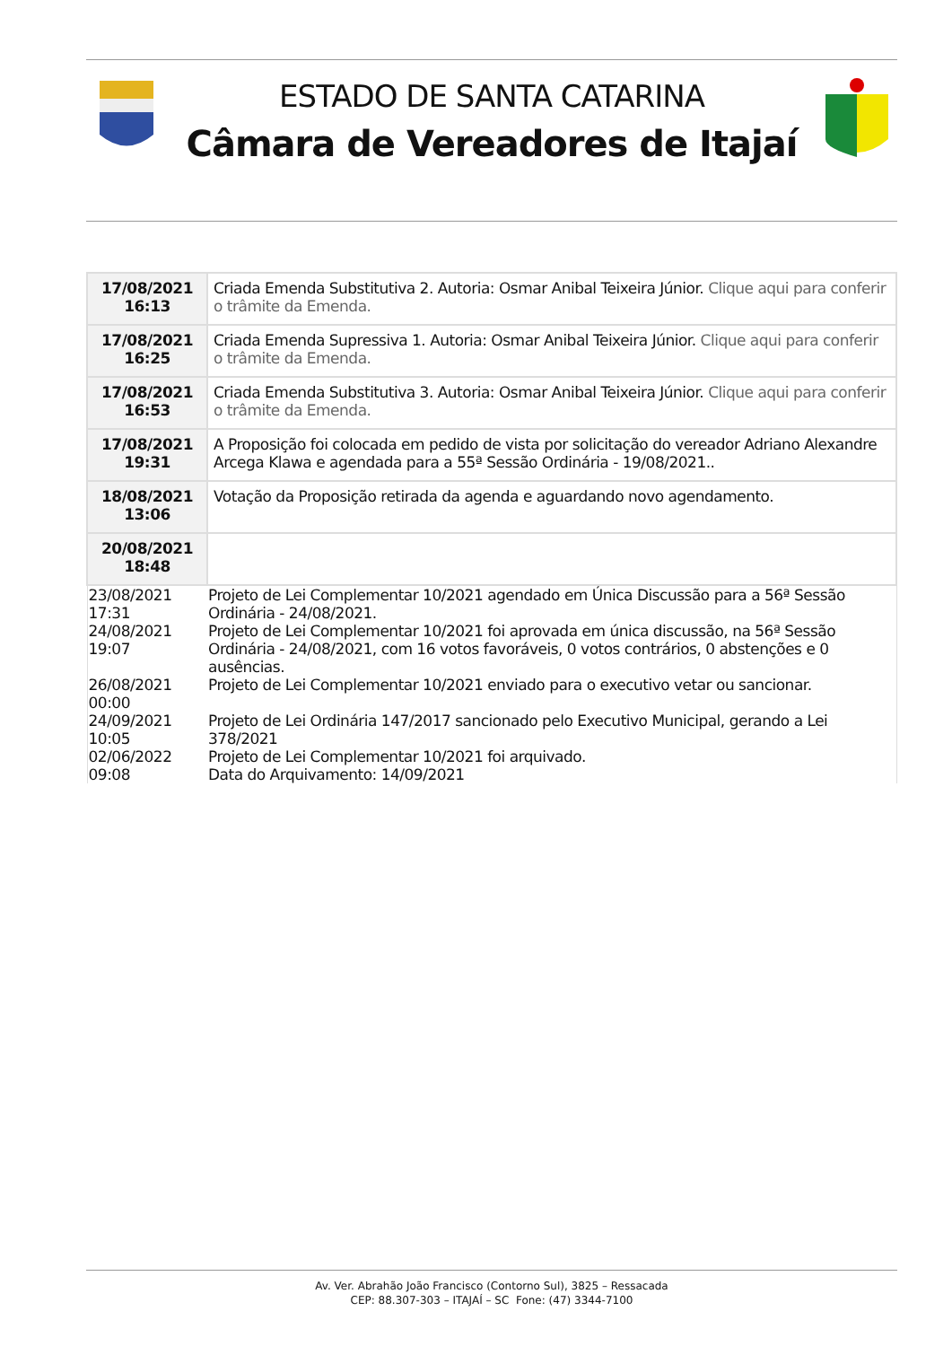ESTADO DE SANTA CATARINA
Câmara de Vereadores de Itajaí
| 17/08/2021 16:13 | Criada Emenda Substitutiva 2. Autoria: Osmar Anibal Teixeira Júnior. Clique aqui para conferir o trâmite da Emenda. |
| 17/08/2021 16:25 | Criada Emenda Supressiva 1. Autoria: Osmar Anibal Teixeira Júnior. Clique aqui para conferir o trâmite da Emenda. |
| 17/08/2021 16:53 | Criada Emenda Substitutiva 3. Autoria: Osmar Anibal Teixeira Júnior. Clique aqui para conferir o trâmite da Emenda. |
| 17/08/2021 19:31 | A Proposição foi colocada em pedido de vista por solicitação do vereador Adriano Alexandre Arcega Klawa e agendada para a 55ª Sessão Ordinária - 19/08/2021.. |
| 18/08/2021 13:06 | Votação da Proposição retirada da agenda e aguardando novo agendamento. |
| 20/08/2021 18:48 | |
| 23/08/2021 17:31 | Projeto de Lei Complementar 10/2021 agendado em Única Discussão para a 56ª Sessão Ordinária - 24/08/2021. |
| 24/08/2021 19:07 | Projeto de Lei Complementar 10/2021 foi aprovada em única discussão, na 56ª Sessão Ordinária - 24/08/2021, com 16 votos favoráveis, 0 votos contrários, 0 abstenções e 0 ausências. |
| 26/08/2021 00:00 | Projeto de Lei Complementar 10/2021 enviado para o executivo vetar ou sancionar. |
| 24/09/2021 10:05 | Projeto de Lei Ordinária 147/2017 sancionado pelo Executivo Municipal, gerando a Lei 378/2021 |
| 02/06/2022 09:08 | Projeto de Lei Complementar 10/2021 foi arquivado. Data do Arquivamento: 14/09/2021 |
Av. Ver. Abrahão João Francisco (Contorno Sul), 3825 – Ressacada
CEP: 88.307-303 – ITAJAÍ – SC Fone: (47) 3344-7100